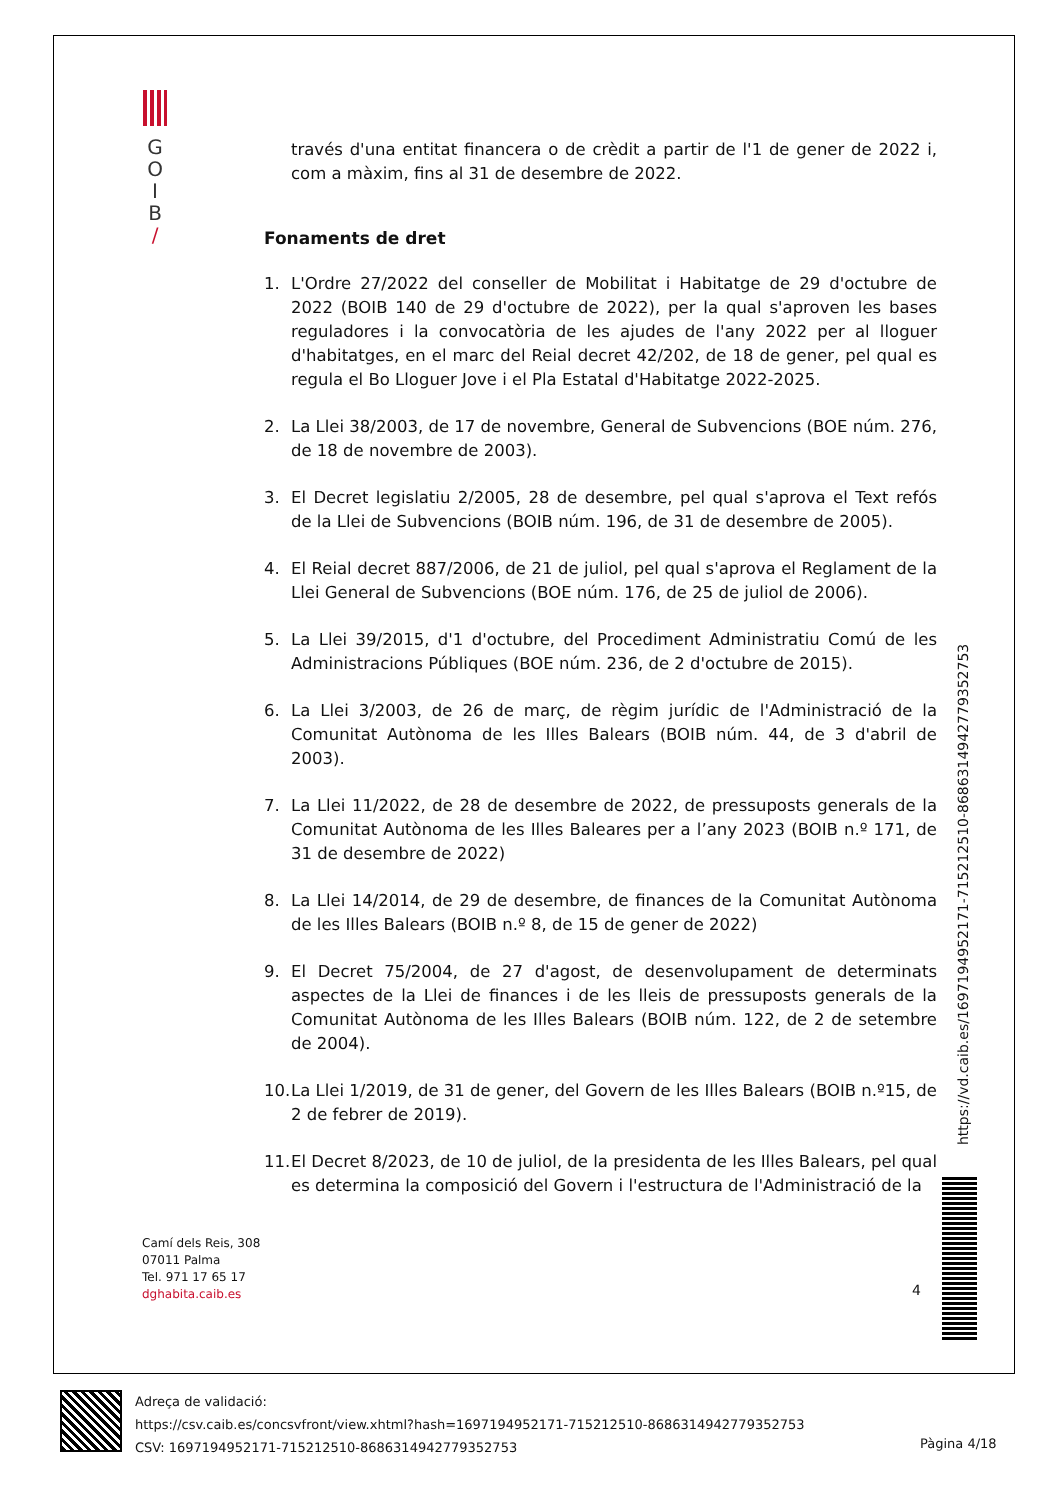G
O
I
B
/
través d'una entitat financera o de crèdit a partir de l'1 de gener de 2022 i, com a màxim, fins al 31 de desembre de 2022.
Fonaments de dret
1. L'Ordre 27/2022 del conseller de Mobilitat i Habitatge de 29 d'octubre de 2022 (BOIB 140 de 29 d'octubre de 2022), per la qual s'aproven les bases reguladores i la convocatòria de les ajudes de l'any 2022 per al lloguer d'habitatges, en el marc del Reial decret 42/202, de 18 de gener, pel qual es regula el Bo Lloguer Jove i el Pla Estatal d'Habitatge 2022-2025.
2. La Llei 38/2003, de 17 de novembre, General de Subvencions (BOE núm. 276, de 18 de novembre de 2003).
3. El Decret legislatiu 2/2005, 28 de desembre, pel qual s'aprova el Text refós de la Llei de Subvencions (BOIB núm. 196, de 31 de desembre de 2005).
4. El Reial decret 887/2006, de 21 de juliol, pel qual s'aprova el Reglament de la Llei General de Subvencions (BOE núm. 176, de 25 de juliol de 2006).
5. La Llei 39/2015, d'1 d'octubre, del Procediment Administratiu Comú de les Administracions Públiques (BOE núm. 236, de 2 d'octubre de 2015).
6. La Llei 3/2003, de 26 de març, de règim jurídic de l'Administració de la Comunitat Autònoma de les Illes Balears (BOIB núm. 44, de 3 d'abril de 2003).
7. La Llei 11/2022, de 28 de desembre de 2022, de pressuposts generals de la Comunitat Autònoma de les Illes Baleares per a l’any 2023 (BOIB n.º 171, de 31 de desembre de 2022)
8. La Llei 14/2014, de 29 de desembre, de finances de la Comunitat Autònoma de les Illes Balears (BOIB n.º 8, de 15 de gener de 2022)
9. El Decret 75/2004, de 27 d'agost, de desenvolupament de determinats aspectes de la Llei de finances i de les lleis de pressuposts generals de la Comunitat Autònoma de les Illes Balears (BOIB núm. 122, de 2 de setembre de 2004).
10.
La Llei 1/2019, de 31 de gener, del Govern de les Illes Balears (BOIB n.º15, de 2 de febrer de 2019).
11.
El Decret 8/2023, de 10 de juliol, de la presidenta de les Illes Balears, pel qual es determina la composició del Govern i l'estructura de l'Administració de la
Camí dels Reis, 308
07011 Palma
Tel. 971 17 65 17
dghabita.caib.es
4
https://vd.caib.es/1697194952171-715212510-8686314942779352753
Adreça de validació:
https://csv.caib.es/concsvfront/view.xhtml?hash=1697194952171-715212510-8686314942779352753
CSV: 1697194952171-715212510-8686314942779352753
Pàgina 4/18